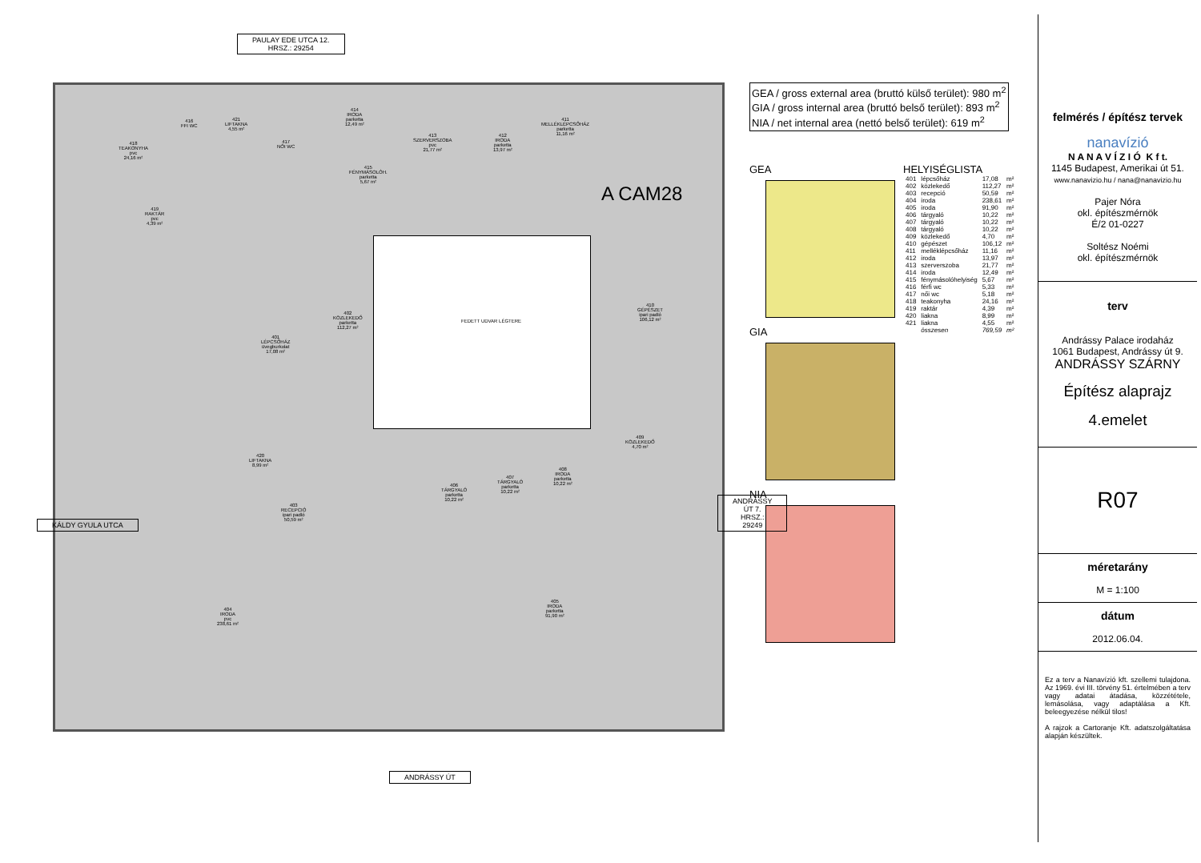PAULAY EDE UTCA 12.
HRSZ.: 29254
418
TEAKONYHA
pvc
24,16 m²
416
FFI WC
421
LIFTAKNA
4,55 m²
417
NŐI WC
414
IRODA
parketta
12,49 m²
413
SZERVERSZOBA
pvc
21,77 m²
412
IRODA
parketta
13,97 m²
411
MELLÉKLÉPCSŐHÁZ
parketta
11,16 m²
415
FÉNYMÁSOLÓH.
parketta
5,67 m²
419
RAKTÁR
pvc
4,39 m²
402
KÖZLEKEDŐ
parketta
112,27 m²
401
LÉPCSŐHÁZ
üvegburkolat
17,08 m²
410
GÉPÉSZET
ipari padló
106,12 m²
FEDETT UDVAR LÉGTERE
420
LIFTAKNA
8,99 m²
409
KÖZLEKEDŐ
4,70 m²
406
TÁRGYALÓ
parketta
10,22 m²
407
TÁRGYALÓ
parketta
10,22 m²
408
IRODA
parketta
10,22 m²
403
RECEPCIÓ
ipari padló
50,59 m²
404
IRODA
pvc
238,61 m²
405
IRODA
parketta
91,90 m²
A CAM28
KÁLDY GYULA UTCA
ANDRÁSSY ÚT 7.
HRSZ.: 29249
ANDRÁSSY ÚT
GEA / gross external area (bruttó külső terület): 980 m<sup>2</sup>
GIA / gross internal area (bruttó belső terület): 893 m<sup>2</sup>
NIA / net internal area (nettó belső terület): 619 m<sup>2</sup>
GEA
GIA
NIA
HELYISÉGLISTA
| 401 | lépcsőház | 17,08 | m² |
| 402 | közlekedő | 112,27 | m² |
| 403 | recepció | 50,59 | m² |
| 404 | iroda | 238,61 | m² |
| 405 | iroda | 91,90 | m² |
| 406 | tárgyaló | 10,22 | m² |
| 407 | tárgyaló | 10,22 | m² |
| 408 | tárgyaló | 10,22 | m² |
| 409 | közlekedő | 4,70 | m² |
| 410 | gépészet | 106,12 | m² |
| 411 | melléklépcsőház | 11,16 | m² |
| 412 | iroda | 13,97 | m² |
| 413 | szerverszoba | 21,77 | m² |
| 414 | iroda | 12,49 | m² |
| 415 | fénymásolóhelyiség | 5,67 | m² |
| 416 | férfi wc | 5,33 | m² |
| 417 | női wc | 5,18 | m² |
| 418 | teakonyha | 24,16 | m² |
| 419 | raktár | 4,39 | m² |
| 420 | liakna | 8,99 | m² |
| 421 | liakna | 4,55 | m² |
| | összesen | 769,59 | m² |
felmérés / építész tervek
nanavízió
N A N A V Í Z I Ó K f t.
1145 Budapest, Amerikai út 51.
www.nanavizio.hu / nana@nanavizio.hu
Pajer Nóra
okl. építészmérnök
É/2 01-0227
Soltész Noémi
okl. építészmérnök
terv
Andrássy Palace irodaház
1061 Budapest, Andrássy út 9.
ANDRÁSSY SZÁRNY
Építész alaprajz
4.emelet
R07
méretarány
M = 1:100
dátum
2012.06.04.
Ez a terv a Nanavízió kft. szellemi tulajdona. Az 1969. évi III. törvény 51. értelmében a terv vagy adatai átadása, közzététele, lemásolása, vagy adaptálása a Kft. beleegyezése nélkül tilos!
A rajzok a Cartoranje Kft. adatszolgáltatása alapján készültek.